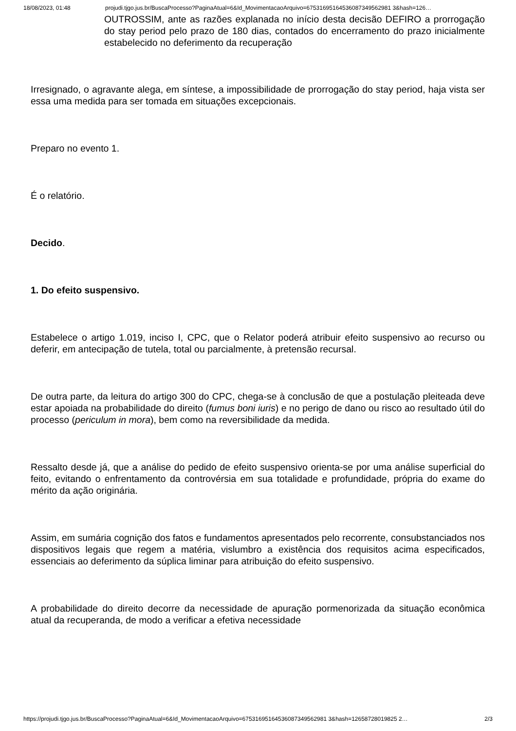18/08/2023, 01:48 projudi.tjgo.jus.br/BuscaProcesso?PaginaAtual=6&Id_MovimentacaoArquivo=67531695164536087349562981 3&hash=126…
OUTROSSIM, ante as razões explanada no início desta decisão DEFIRO a prorrogação do stay period pelo prazo de 180 dias, contados do encerramento do prazo inicialmente estabelecido no deferimento da recuperação
Irresignado, o agravante alega, em síntese, a impossibilidade de prorrogação do stay period, haja vista ser essa uma medida para ser tomada em situações excepcionais.
Preparo no evento 1.
É o relatório.
Decido.
1. Do efeito suspensivo.
Estabelece o artigo 1.019, inciso I, CPC, que o Relator poderá atribuir efeito suspensivo ao recurso ou deferir, em antecipação de tutela, total ou parcialmente, à pretensão recursal.
De outra parte, da leitura do artigo 300 do CPC, chega-se à conclusão de que a postulação pleiteada deve estar apoiada na probabilidade do direito (fumus boni iuris) e no perigo de dano ou risco ao resultado útil do processo (periculum in mora), bem como na reversibilidade da medida.
Ressalto desde já, que a análise do pedido de efeito suspensivo orienta-se por uma análise superficial do feito, evitando o enfrentamento da controvérsia em sua totalidade e profundidade, própria do exame do mérito da ação originária.
Assim, em sumária cognição dos fatos e fundamentos apresentados pelo recorrente, consubstanciados nos dispositivos legais que regem a matéria, vislumbro a existência dos requisitos acima especificados, essenciais ao deferimento da súplica liminar para atribuição do efeito suspensivo.
A probabilidade do direito decorre da necessidade de apuração pormenorizada da situação econômica atual da recuperanda, de modo a verificar a efetiva necessidade
https://projudi.tjgo.jus.br/BuscaProcesso?PaginaAtual=6&Id_MovimentacaoArquivo=67531695164536087349562981 3&hash=12658728019825 2… 2/3